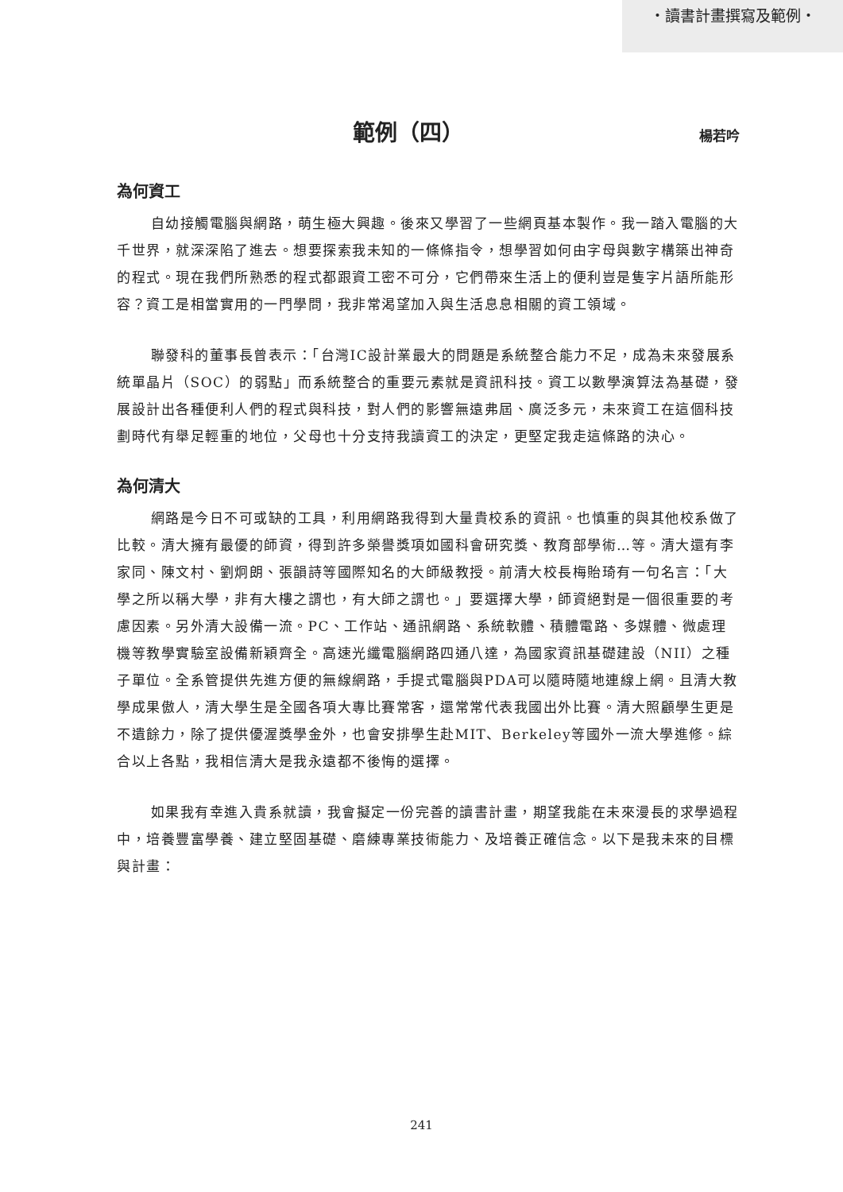・讀書計畫撰寫及範例・
範例（四）
楊若吟
為何資工
自幼接觸電腦與網路，萌生極大興趣。後來又學習了一些網頁基本製作。我一踏入電腦的大千世界，就深深陷了進去。想要探索我未知的一條條指令，想學習如何由字母與數字構築出神奇的程式。現在我們所熟悉的程式都跟資工密不可分，它們帶來生活上的便利豈是隻字片語所能形容？資工是相當實用的一門學問，我非常渴望加入與生活息息相關的資工領域。
聯發科的董事長曾表示：「台灣IC設計業最大的問題是系統整合能力不足，成為未來發展系統單晶片（SOC）的弱點」而系統整合的重要元素就是資訊科技。資工以數學演算法為基礎，發展設計出各種便利人們的程式與科技，對人們的影響無遠弗屆、廣泛多元，未來資工在這個科技劃時代有舉足輕重的地位，父母也十分支持我讀資工的決定，更堅定我走這條路的決心。
為何清大
網路是今日不可或缺的工具，利用網路我得到大量貴校系的資訊。也慎重的與其他校系做了比較。清大擁有最優的師資，得到許多榮譽獎項如國科會研究獎、教育部學術…等。清大還有李家同、陳文村、劉炯朗、張韻詩等國際知名的大師級教授。前清大校長梅貽琦有一句名言：「大學之所以稱大學，非有大樓之謂也，有大師之謂也。」要選擇大學，師資絕對是一個很重要的考慮因素。另外清大設備一流。PC、工作站、通訊網路、系統軟體、積體電路、多媒體、微處理機等教學實驗室設備新穎齊全。高速光纖電腦網路四通八達，為國家資訊基礎建設（NII）之種子單位。全系管提供先進方便的無線網路，手提式電腦與PDA可以隨時隨地連線上網。且清大教學成果傲人，清大學生是全國各項大專比賽常客，還常常代表我國出外比賽。清大照顧學生更是不遺餘力，除了提供優渥獎學金外，也會安排學生赴MIT、Berkeley等國外一流大學進修。綜合以上各點，我相信清大是我永遠都不後悔的選擇。
如果我有幸進入貴系就讀，我會擬定一份完善的讀書計畫，期望我能在未來漫長的求學過程中，培養豐富學養、建立堅固基礎、磨練專業技術能力、及培養正確信念。以下是我未來的目標與計畫：
241